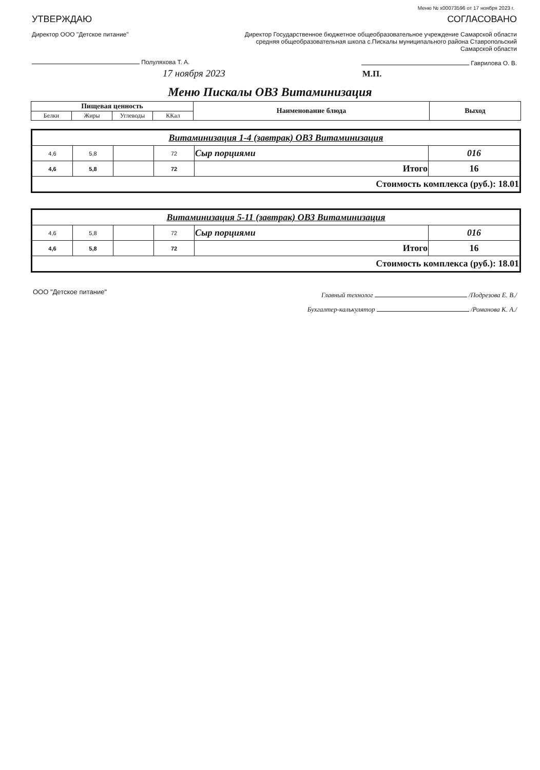Меню № x00073596 от 17 ноября 2023 г.
УТВЕРЖДАЮ
Директор ООО "Детское питание"
Полуляхова Т. А.
17 ноября 2023
СОГЛАСОВАНО
Директор Государственное бюджетное общеобразовательное учреждение Самарской области средняя общеобразовательная школа с.Пискалы муниципального района Ставропольский Самарской области
Гаврилова О. В.
М.П.
Меню Пискалы ОВЗ Витаминизация
| Пищевая ценность | | | | Наименование блюда | Выход |
| --- | --- | --- | --- | --- | --- |
| Белки | Жиры | Углеводы | ККал | | |
| Витаминизация 1-4 (завтрак) ОВЗ Витаминизация | | | | | |
| 4,6 | 5,8 | | 72 | Сыр порциями | 016 |
| 4,6 | 5,8 | | 72 | Итого | 16 |
| Стоимость комплекса (руб.): 18.01 | | | | | |
| Витаминизация 5-11 (завтрак) ОВЗ Витаминизация | | | | | |
| 4,6 | 5,8 | | 72 | Сыр порциями | 016 |
| 4,6 | 5,8 | | 72 | Итого | 16 |
| Стоимость комплекса (руб.): 18.01 | | | | | |
ООО "Детское питание"
Главный технолог /Подрезова Е. В./
Бухгалтер-калькулятор /Романова К. А./